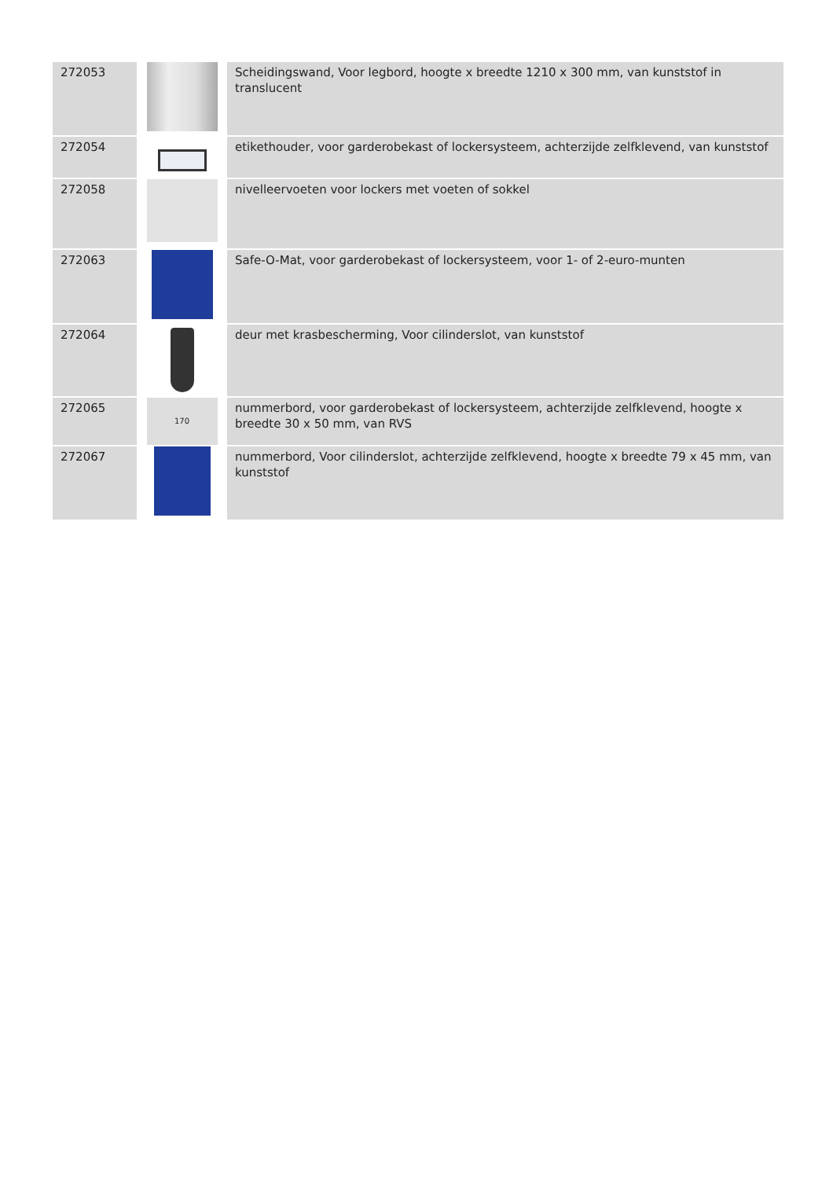| 272053 | | Scheidingswand, Voor legbord, hoogte x breedte 1210 x 300 mm, van kunststof in translucent |
| 272054 | | etikethouder, voor garderobekast of lockersysteem, achterzijde zelfklevend, van kunststof |
| 272058 | | nivelleervoeten voor lockers met voeten of sokkel |
| 272063 | | Safe-O-Mat, voor garderobekast of lockersysteem, voor 1- of 2-euro-munten |
| 272064 | | deur met krasbescherming, Voor cilinderslot, van kunststof |
| 272065 | 170 | nummerbord, voor garderobekast of lockersysteem, achterzijde zelfklevend, hoogte x breedte 30 x 50 mm, van RVS |
| 272067 | | nummerbord, Voor cilinderslot, achterzijde zelfklevend, hoogte x breedte 79 x 45 mm, van kunststof |